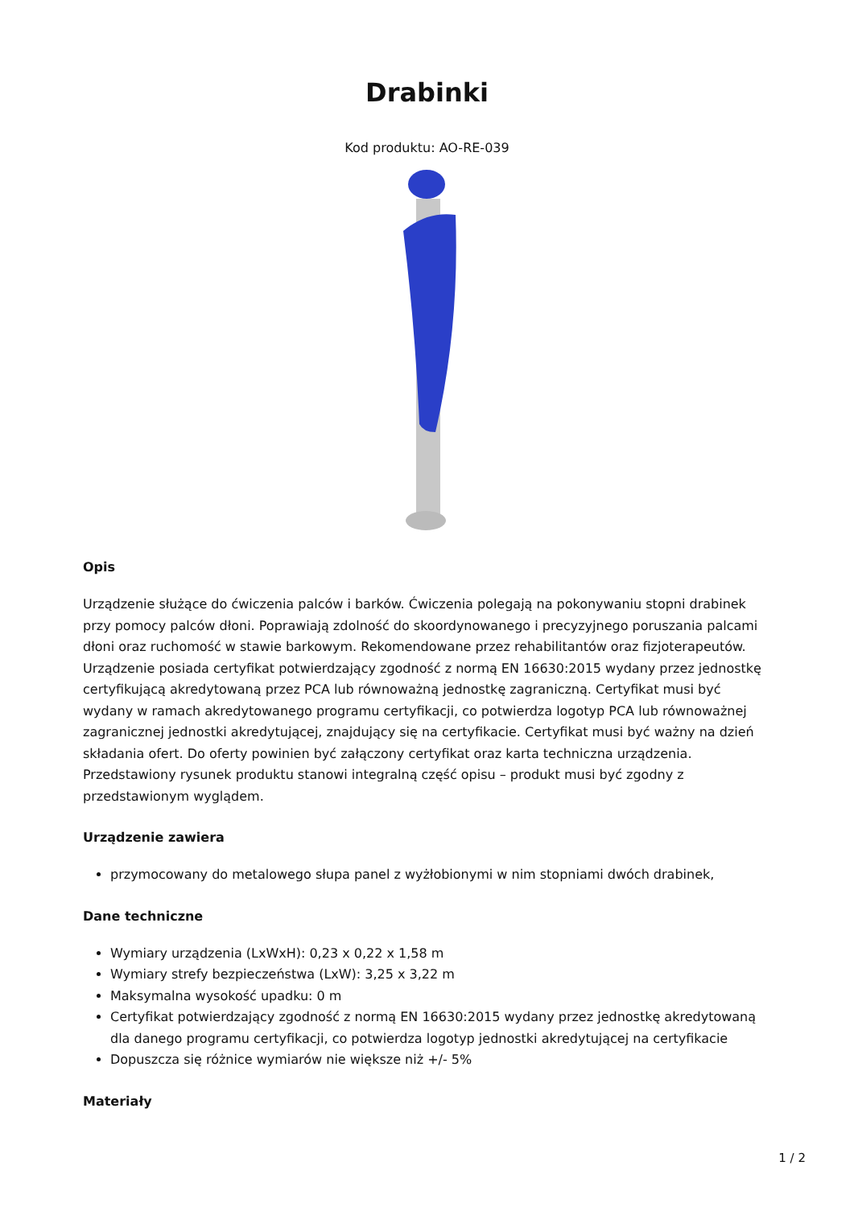Drabinki
Kod produktu: AO-RE-039
Opis
Urządzenie służące do ćwiczenia palców i barków. Ćwiczenia polegają na pokonywaniu stopni drabinek przy pomocy palców dłoni. Poprawiają zdolność do skoordynowanego i precyzyjnego poruszania palcami dłoni oraz ruchomość w stawie barkowym. Rekomendowane przez rehabilitantów oraz fizjoterapeutów. Urządzenie posiada certyfikat potwierdzający zgodność z normą EN 16630:2015 wydany przez jednostkę certyfikującą akredytowaną przez PCA lub równoważną jednostkę zagraniczną. Certyfikat musi być wydany w ramach akredytowanego programu certyfikacji, co potwierdza logotyp PCA lub równoważnej zagranicznej jednostki akredytującej, znajdujący się na certyfikacie. Certyfikat musi być ważny na dzień składania ofert. Do oferty powinien być załączony certyfikat oraz karta techniczna urządzenia. Przedstawiony rysunek produktu stanowi integralną część opisu – produkt musi być zgodny z przedstawionym wyglądem.
Urządzenie zawiera
przymocowany do metalowego słupa panel z wyżłobionymi w nim stopniami dwóch drabinek,
Dane techniczne
Wymiary urządzenia (LxWxH): 0,23 x 0,22 x 1,58 m
Wymiary strefy bezpieczeństwa (LxW): 3,25 x 3,22 m
Maksymalna wysokość upadku: 0 m
Certyfikat potwierdzający zgodność z normą EN 16630:2015 wydany przez jednostkę akredytowaną dla danego programu certyfikacji, co potwierdza logotyp jednostki akredytującej na certyfikacie
Dopuszcza się różnice wymiarów nie większe niż +/- 5%
Materiały
1 / 2